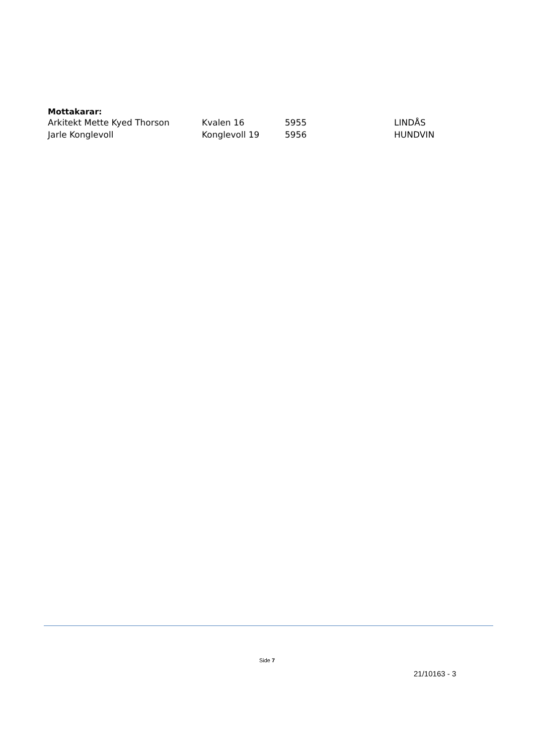Mottakarar:
| Arkitekt Mette Kyed Thorson | Kvalen 16 | 5955 | LINDÅS |
| Jarle Konglevoll | Konglevoll 19 | 5956 | HUNDVIN |
Side 7
21/10163 - 3